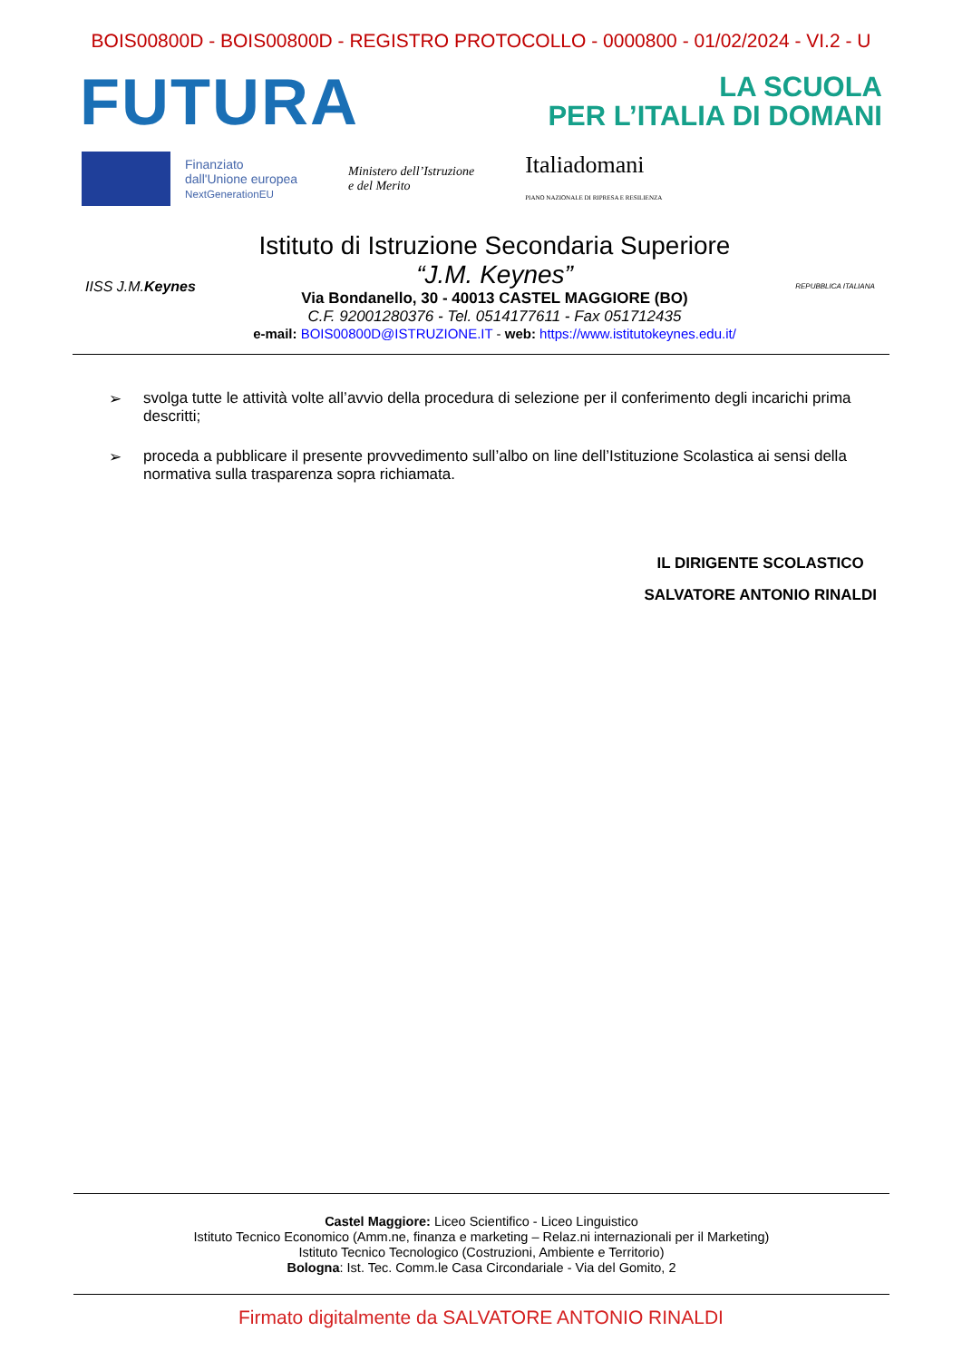BOIS00800D - BOIS00800D - REGISTRO PROTOCOLLO - 0000800 - 01/02/2024 - VI.2 - U
FUTURA
LA SCUOLA
PER L’ITALIA DI DOMANI
Finanziato
dall'Unione europea
NextGenerationEU
Ministero dell’Istruzione
e del Merito
Italiadomani
PIANO NAZIONALE DI RIPRESA E RESILIENZA
IISS J.M. Keynes
Istituto di Istruzione Secondaria Superiore
“J.M. Keynes”
Via Bondanello, 30 - 40013 CASTEL MAGGIORE (BO)
C.F. 92001280376 - Tel. 0514177611 - Fax 051712435
e-mail: BOIS00800D@ISTRUZIONE.IT - web: https://www.istitutokeynes.edu.it/
REPUBBLICA ITALIANA
➢ svolga tutte le attività volte all’avvio della procedura di selezione per il conferimento degli incarichi prima descritti;
➢ proceda a pubblicare il presente provvedimento sull’albo on line dell’Istituzione Scolastica ai sensi della normativa sulla trasparenza sopra richiamata.
IL DIRIGENTE SCOLASTICO
SALVATORE ANTONIO RINALDI
Castel Maggiore: Liceo Scientifico - Liceo Linguistico
Istituto Tecnico Economico (Amm.ne, finanza e marketing – Relaz.ni internazionali per il Marketing)
Istituto Tecnico Tecnologico (Costruzioni, Ambiente e Territorio)
Bologna: Ist. Tec. Comm.le Casa Circondariale - Via del Gomito, 2
Firmato digitalmente da SALVATORE ANTONIO RINALDI